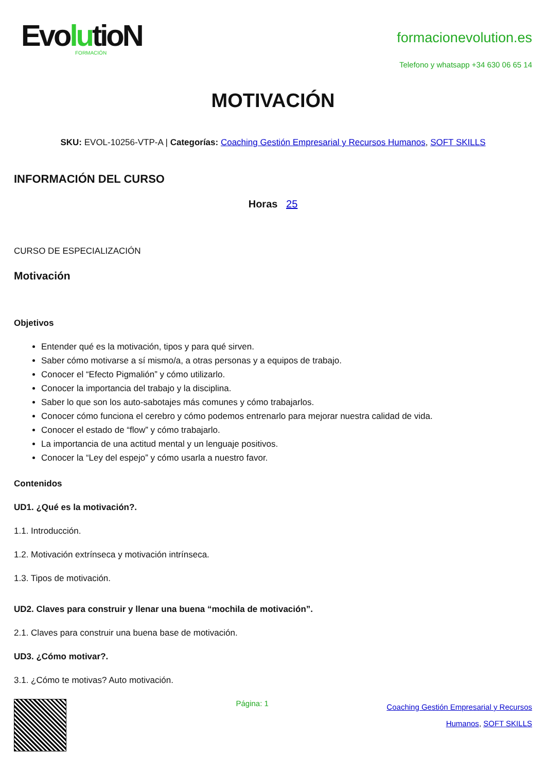EvolutioN
FORMACIÓN
formacionevolution.es
Telefono y whatsapp +34 630 06 65 14
MOTIVACIÓN
SKU: EVOL-10256-VTP-A | Categorías: Coaching Gestión Empresarial y Recursos Humanos, SOFT SKILLS
INFORMACIÓN DEL CURSO
Horas 25
CURSO DE ESPECIALIZACIÓN
Motivación
Objetivos
Entender qué es la motivación, tipos y para qué sirven.
Saber cómo motivarse a sí mismo/a, a otras personas y a equipos de trabajo.
Conocer el “Efecto Pigmalión” y cómo utilizarlo.
Conocer la importancia del trabajo y la disciplina.
Saber lo que son los auto-sabotajes más comunes y cómo trabajarlos.
Conocer cómo funciona el cerebro y cómo podemos entrenarlo para mejorar nuestra calidad de vida.
Conocer el estado de “flow” y cómo trabajarlo.
La importancia de una actitud mental y un lenguaje positivos.
Conocer la “Ley del espejo” y cómo usarla a nuestro favor.
Contenidos
UD1. ¿Qué es la motivación?.
1.1. Introducción.
1.2. Motivación extrínseca y motivación intrínseca.
1.3. Tipos de motivación.
UD2. Claves para construir y llenar una buena “mochila de motivación”.
2.1. Claves para construir una buena base de motivación.
UD3. ¿Cómo motivar?.
3.1. ¿Cómo te motivas? Auto motivación.
Página: 1
Coaching Gestión Empresarial y Recursos
Humanos, SOFT SKILLS